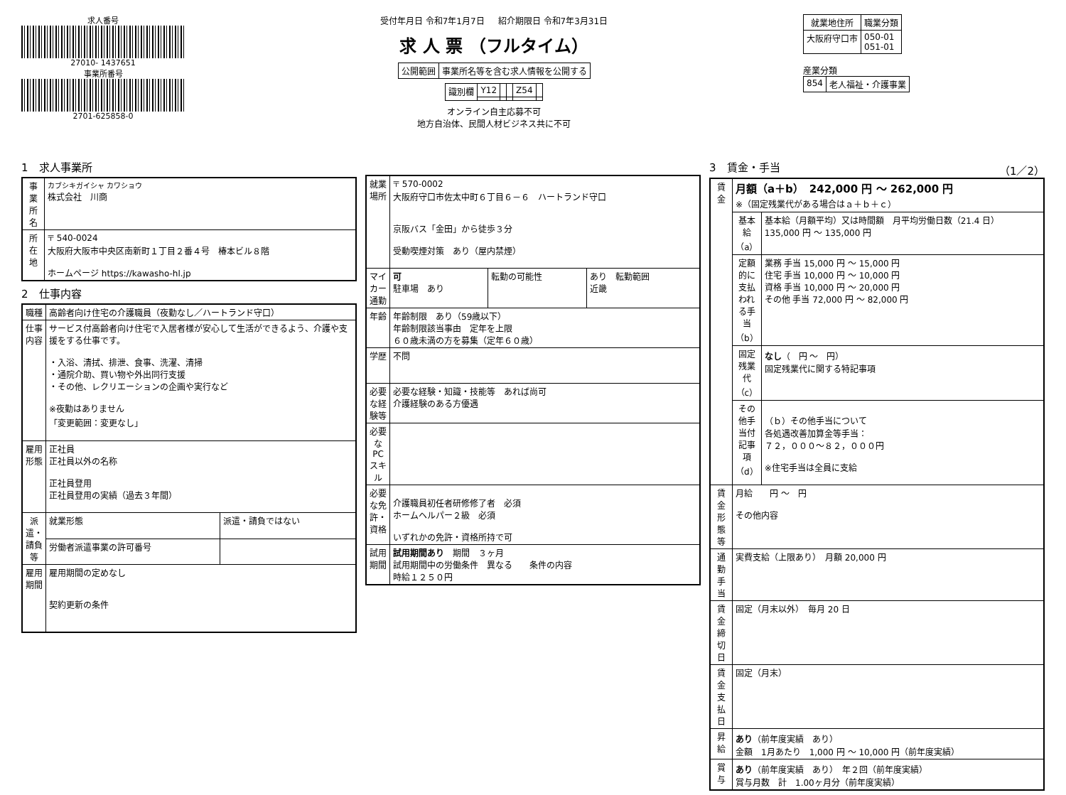求人番号
27010- 1437651
事業所番号
2701-625858-0
受付年月日 令和7年1月7日 紹介期限日 令和7年3月31日
求 人 票 （フルタイム）
| 公開範囲 | 事業所名等を含む求人情報を公開する |
| 識別欄 | Y12 | | | Z54 | |
オンライン自主応募不可
地方自治体、民間人材ビジネス共に不可
| 就業地住所 | 職業分類 |
| --- | --- |
| 大阪府守口市 | 050-01 051-01 |
産業分類
| 854 | 老人福祉・介護事業 |
1　求人事業所
| 事業所名 | カブシキガイシャ カワショウ 株式会社 川商 |
| 所在地 | 〒 540-0024 大阪府大阪市中央区南新町１丁目２番４号 椿本ビル８階 ホームページ https://kawasho-hl.jp |
2　仕事内容
| 職種 | 高齢者向け住宅の介護職員（夜勤なし／ハートランド守口） | |
| 仕事内容 | サービス付高齢者向け住宅で入居者様が安心して生活ができるよう、介護や支援をする仕事です。 ・入浴、清拭、排泄、食事、洗濯、清掃 ・通院介助、買い物や外出同行支援 ・その他、レクリエーションの企画や実行など ※夜勤はありません 「変更範囲：変更なし」 | |
| 雇用形態 | 正社員 正社員以外の名称 正社員登用 正社員登用の実績（過去３年間） | |
| 派遣・請負等 | 就業形態 | 派遣・請負ではない |
| | 労働者派遣事業の許可番号 | |
| 雇用期間 | 雇用期間の定めなし 契約更新の条件 | |
| 就業場所 | 〒 570-0002 大阪府守口市佐太中町６丁目６－６ ハートランド守口 京阪バス「金田」から徒歩３分 受動喫煙対策 あり（屋内禁煙） | | |
| マイカー通勤 | 可 駐車場 あり | 転勤の可能性 | あり 転勤範囲 近畿 |
| 年齢 | 年齢制限 あり（59歳以下） 年齢制限該当事由 定年を上限 ６０歳未満の方を募集（定年６０歳） | | |
| 学歴 | 不問 | | |
| 必要な経験等 | 必要な経験・知識・技能等 あれば尚可 介護経験のある方優遇 | | |
| 必要なPCスキル | | | |
| 必要な免許・資格 | 介護職員初任者研修修了者 必須 ホームヘルパー２級 必須 いずれかの免許・資格所持で可 | | |
| 試用期間 | 試用期間あり 期間 ３ヶ月 試用期間中の労働条件 異なる 条件の内容 時給１２５０円 | | |
3　賃金・手当 （1／2）
| 賃金 | 月額（a＋b） 242,000 円 ～ 262,000 円 ※（固定残業代がある場合はａ＋ｂ＋ｃ） | |
| | 基本給（a） | 基本給（月額平均）又は時間額 月平均労働日数（21.4 日） 135,000 円 ～ 135,000 円 |
| | 定額的に支払われる手当（b） | 業務 手当 15,000 円 ～ 15,000 円 住宅 手当 10,000 円 ～ 10,000 円 資格 手当 10,000 円 ～ 20,000 円 その他 手当 72,000 円 ～ 82,000 円 |
| | 固定残業代（c） | なし （ 円 ～ 円） 固定残業代に関する特記事項 |
| | その他手当付記事項（d） | （ｂ）その他手当について 各処遇改善加算金等手当： ７２，０００～８２，０００円 ※住宅手当は全員に支給 |
| 賃金形態等 | 月給 円 ～ 円 その他内容 | |
| 通勤手当 | 実費支給（上限あり） 月額 20,000 円 | |
| 賃金締切日 | 固定（月末以外） 毎月 20 日 | |
| 賃金支払日 | 固定（月末） | |
| 昇給 | あり （前年度実績 あり） 金額 1月あたり 1,000 円 ～ 10,000 円（前年度実績） | |
| 賞与 | あり （前年度実績 あり） 年２回（前年度実績） 賞与月数 計 1.00ヶ月分（前年度実績） | |